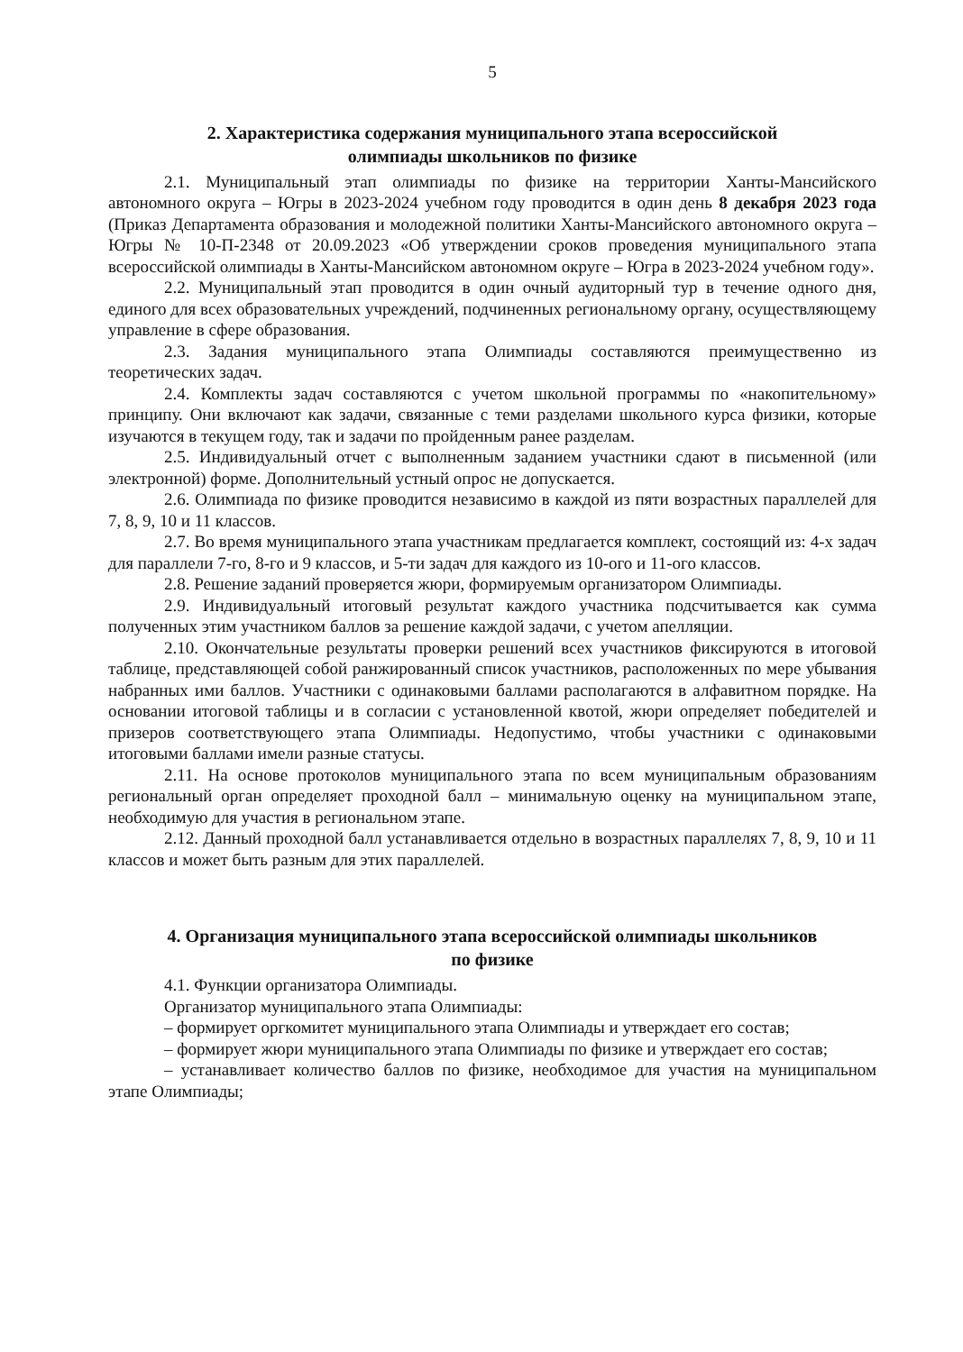5
2. Характеристика содержания муниципального этапа всероссийской
олимпиады школьников по физике
2.1. Муниципальный этап олимпиады по физике на территории Ханты-Мансийского автономного округа – Югры в 2023-2024 учебном году проводится в один день 8 декабря 2023 года (Приказ Департамента образования и молодежной политики Ханты-Мансийского автономного округа – Югры № 10-П-2348 от 20.09.2023 «Об утверждении сроков проведения муниципального этапа всероссийской олимпиады в Ханты-Мансийском автономном округе – Югра в 2023-2024 учебном году».
2.2. Муниципальный этап проводится в один очный аудиторный тур в течение одного дня, единого для всех образовательных учреждений, подчиненных региональному органу, осуществляющему управление в сфере образования.
2.3. Задания муниципального этапа Олимпиады составляются преимущественно из теоретических задач.
2.4. Комплекты задач составляются с учетом школьной программы по «накопительному» принципу. Они включают как задачи, связанные с теми разделами школьного курса физики, которые изучаются в текущем году, так и задачи по пройденным ранее разделам.
2.5. Индивидуальный отчет с выполненным заданием участники сдают в письменной (или электронной) форме. Дополнительный устный опрос не допускается.
2.6. Олимпиада по физике проводится независимо в каждой из пяти возрастных параллелей для 7, 8, 9, 10 и 11 классов.
2.7. Во время муниципального этапа участникам предлагается комплект, состоящий из: 4-х задач для параллели 7-го, 8-го и 9 классов, и 5-ти задач для каждого из 10-ого и 11-ого классов.
2.8. Решение заданий проверяется жюри, формируемым организатором Олимпиады.
2.9. Индивидуальный итоговый результат каждого участника подсчитывается как сумма полученных этим участником баллов за решение каждой задачи, с учетом апелляции.
2.10. Окончательные результаты проверки решений всех участников фиксируются в итоговой таблице, представляющей собой ранжированный список участников, расположенных по мере убывания набранных ими баллов. Участники с одинаковыми баллами располагаются в алфавитном порядке. На основании итоговой таблицы и в согласии с установленной квотой, жюри определяет победителей и призеров соответствующего этапа Олимпиады. Недопустимо, чтобы участники с одинаковыми итоговыми баллами имели разные статусы.
2.11. На основе протоколов муниципального этапа по всем муниципальным образованиям региональный орган определяет проходной балл – минимальную оценку на муниципальном этапе, необходимую для участия в региональном этапе.
2.12. Данный проходной балл устанавливается отдельно в возрастных параллелях 7, 8, 9, 10 и 11 классов и может быть разным для этих параллелей.
4. Организация муниципального этапа всероссийской олимпиады школьников
по физике
4.1. Функции организатора Олимпиады.
Организатор муниципального этапа Олимпиады:
– формирует оргкомитет муниципального этапа Олимпиады и утверждает его состав;
– формирует жюри муниципального этапа Олимпиады по физике и утверждает его состав;
– устанавливает количество баллов по физике, необходимое для участия на муниципальном этапе Олимпиады;